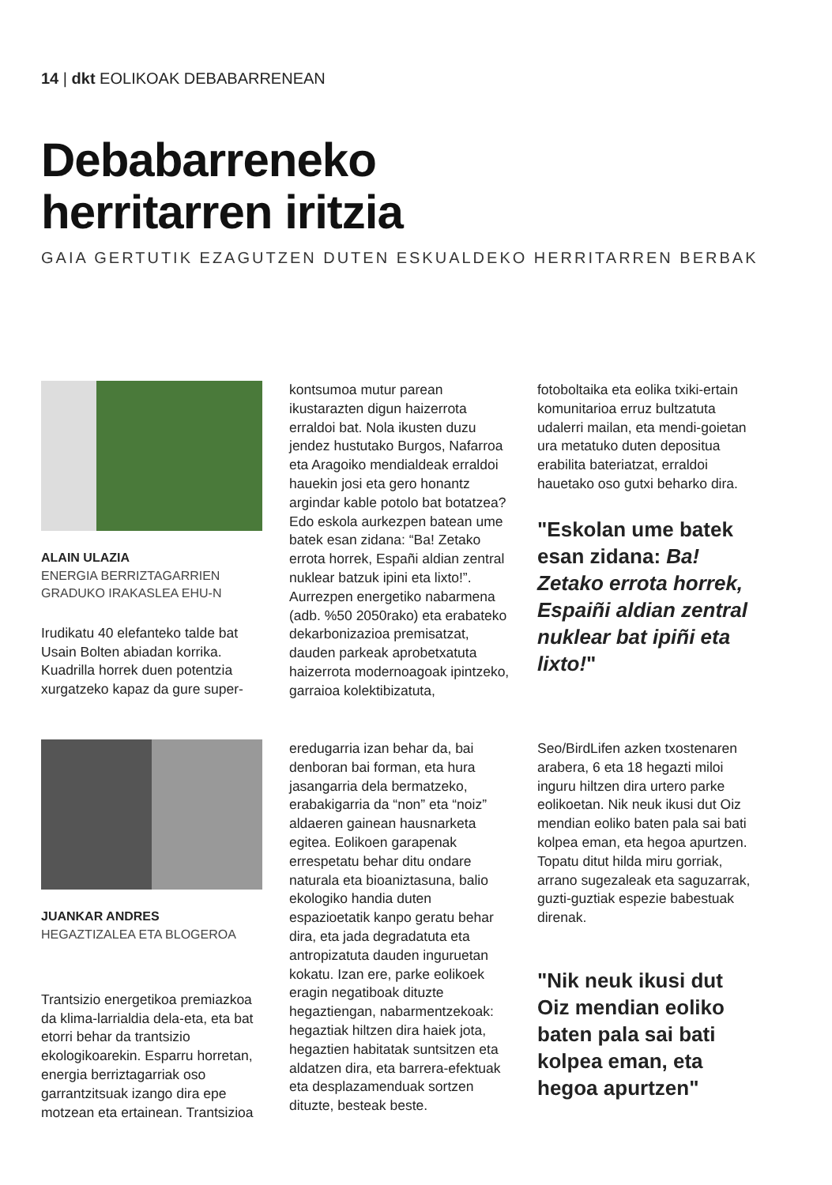14 | dkt EOLIKOAK DEBABARRENEAN
Debabarreneko
herritarren iritzia
GAIA GERTUTIK EZAGUTZEN DUTEN ESKUALDEKO HERRITARREN BERBAK
ALAIN ULAZIA
ENERGIA BERRIZTAGARRIEN GRADUKO IRAKASLEA EHU-N
Irudikatu 40 elefanteko talde bat Usain Bolten abiadan korrika. Kuadrilla horrek duen potentzia xurgatzeko kapaz da gure super-
kontsumoa mutur parean ikustarazten digun haizerrota erraldoi bat. Nola ikusten duzu jendez hustutako Burgos, Nafarroa eta Aragoiko mendialdeak erraldoi hauekin josi eta gero honantz argindar kable potolo bat botatzea? Edo eskola aurkezpen batean ume batek esan zidana: “Ba! Zetako errota horrek, Españi aldian zentral nuklear batzuk ipini eta lixto!”. Aurrezpen energetiko nabarmena (adb. %50 2050rako) eta erabateko dekarbonizazioa premisatzat, dauden parkeak aprobetxatuta haizerrota modernoagoak ipintzeko, garraioa kolektibizatuta,
fotoboltaika eta eolika txiki-ertain komunitarioa erruz bultzatuta udalerri mailan, eta mendi-goietan ura metatuko duten depositua erabilita bateriatzat, erraldoi hauetako oso gutxi beharko dira.
"Eskolan ume batek esan zidana: Ba! Zetako errota horrek, Espaiñi aldian zentral nuklear bat ipiñi eta lixto!"
JUANKAR ANDRES
HEGAZTIZALEA ETA BLOGEROA
Trantsizio energetikoa premiazkoa da klima-larrialdia dela-eta, eta bat etorri behar da trantsizio ekologikoarekin. Esparru horretan, energia berriztagarriak oso garrantzitsuak izango dira epe motzean eta ertainean. Trantsizioa
eredugarria izan behar da, bai denboran bai forman, eta hura jasangarria dela bermatzeko, erabakigarria da “non” eta “noiz” aldaeren gainean hausnarketa egitea. Eolikoen garapenak errespetatu behar ditu ondare naturala eta bioaniztasuna, balio ekologiko handia duten espazioetatik kanpo geratu behar dira, eta jada degradatuta eta antropizatuta dauden inguruetan kokatu. Izan ere, parke eolikoek eragin negatiboak dituzte hegaztiengan, nabarmentzekoak: hegaztiak hiltzen dira haiek jota, hegaztien habitatak suntsitzen eta aldatzen dira, eta barrera-efektuak eta desplazamenduak sortzen dituzte, besteak beste.
Seo/BirdLifen azken txostenaren arabera, 6 eta 18 hegazti miloi inguru hiltzen dira urtero parke eolikoetan. Nik neuk ikusi dut Oiz mendian eoliko baten pala sai bati kolpea eman, eta hegoa apurtzen. Topatu ditut hilda miru gorriak, arrano sugezaleak eta saguzarrak, guzti-guztiak espezie babestuak direnak.
"Nik neuk ikusi dut Oiz mendian eoliko baten pala sai bati kolpea eman, eta hegoa apurtzen"